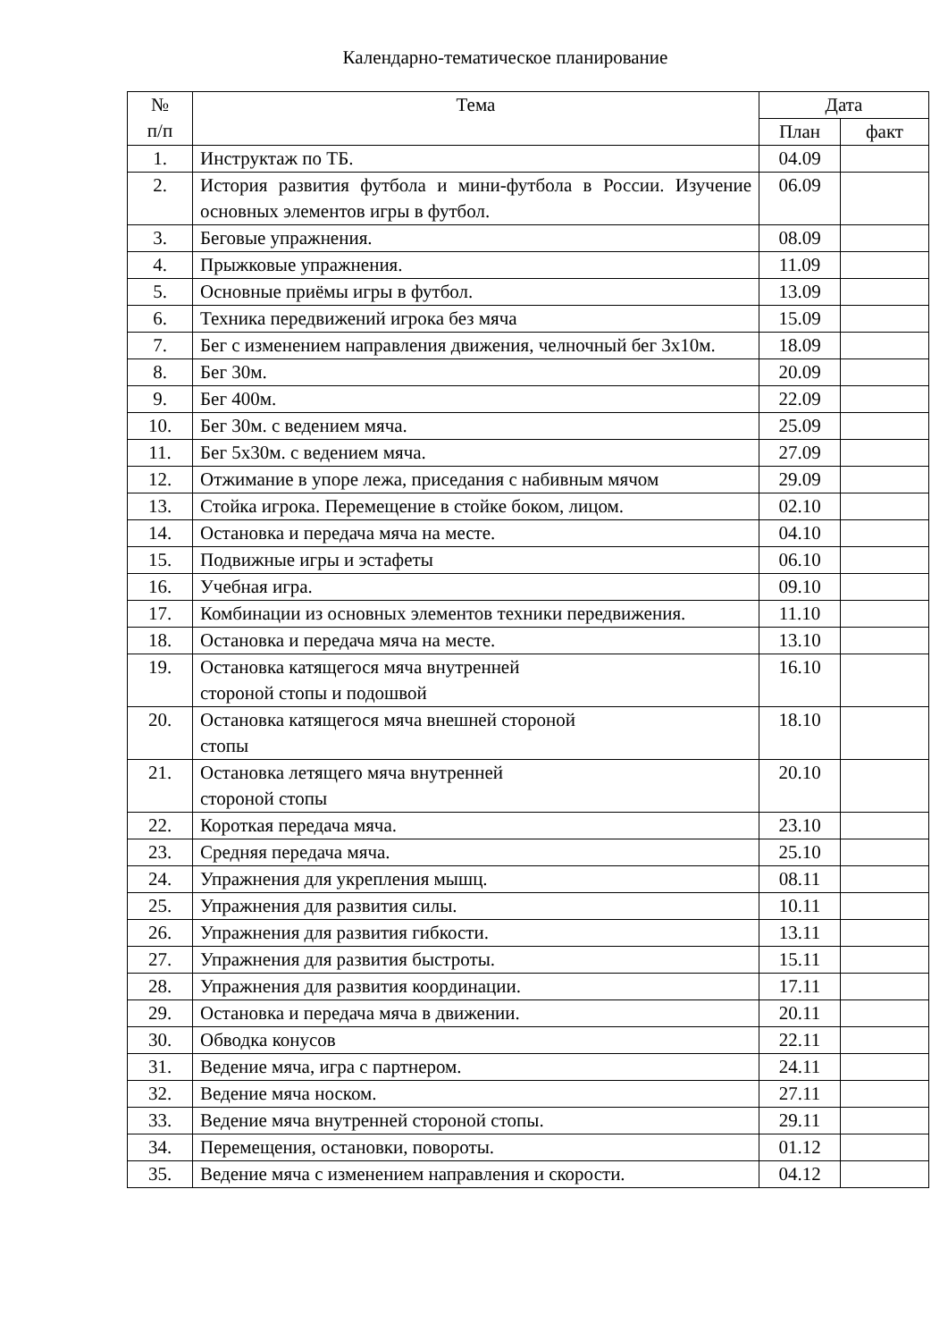Календарно-тематическое планирование
| № п/п | Тема | Дата | |
| --- | --- | --- | --- |
| | | План | факт |
| 1. | Инструктаж по ТБ. | 04.09 | |
| 2. | История развития футбола и мини-футбола в России. Изучение основных элементов игры в футбол. | 06.09 | |
| 3. | Беговые упражнения. | 08.09 | |
| 4. | Прыжковые упражнения. | 11.09 | |
| 5. | Основные приёмы игры в футбол. | 13.09 | |
| 6. | Техника передвижений игрока без мяча | 15.09 | |
| 7. | Бег с изменением направления движения, челночный бег 3х10м. | 18.09 | |
| 8. | Бег 30м. | 20.09 | |
| 9. | Бег 400м. | 22.09 | |
| 10. | Бег 30м. с ведением мяча. | 25.09 | |
| 11. | Бег 5х30м. с ведением мяча. | 27.09 | |
| 12. | Отжимание в упоре лежа, приседания с набивным мячом | 29.09 | |
| 13. | Стойка игрока. Перемещение в стойке боком, лицом. | 02.10 | |
| 14. | Остановка и передача мяча на месте. | 04.10 | |
| 15. | Подвижные игры и эстафеты | 06.10 | |
| 16. | Учебная игра. | 09.10 | |
| 17. | Комбинации из основных элементов техники передвижения. | 11.10 | |
| 18. | Остановка и передача мяча на месте. | 13.10 | |
| 19. | Остановка катящегося мяча внутренней стороной стопы и подошвой | 16.10 | |
| 20. | Остановка катящегося мяча внешней стороной стопы | 18.10 | |
| 21. | Остановка летящего мяча внутренней стороной стопы | 20.10 | |
| 22. | Короткая передача мяча. | 23.10 | |
| 23. | Средняя передача мяча. | 25.10 | |
| 24. | Упражнения для укрепления мышц. | 08.11 | |
| 25. | Упражнения для развития силы. | 10.11 | |
| 26. | Упражнения для развития гибкости. | 13.11 | |
| 27. | Упражнения для развития быстроты. | 15.11 | |
| 28. | Упражнения для развития координации. | 17.11 | |
| 29. | Остановка и передача мяча в движении. | 20.11 | |
| 30. | Обводка конусов | 22.11 | |
| 31. | Ведение мяча, игра с партнером. | 24.11 | |
| 32. | Ведение мяча носком. | 27.11 | |
| 33. | Ведение мяча внутренней стороной стопы. | 29.11 | |
| 34. | Перемещения, остановки, повороты. | 01.12 | |
| 35. | Ведение мяча с изменением направления и скорости. | 04.12 | |